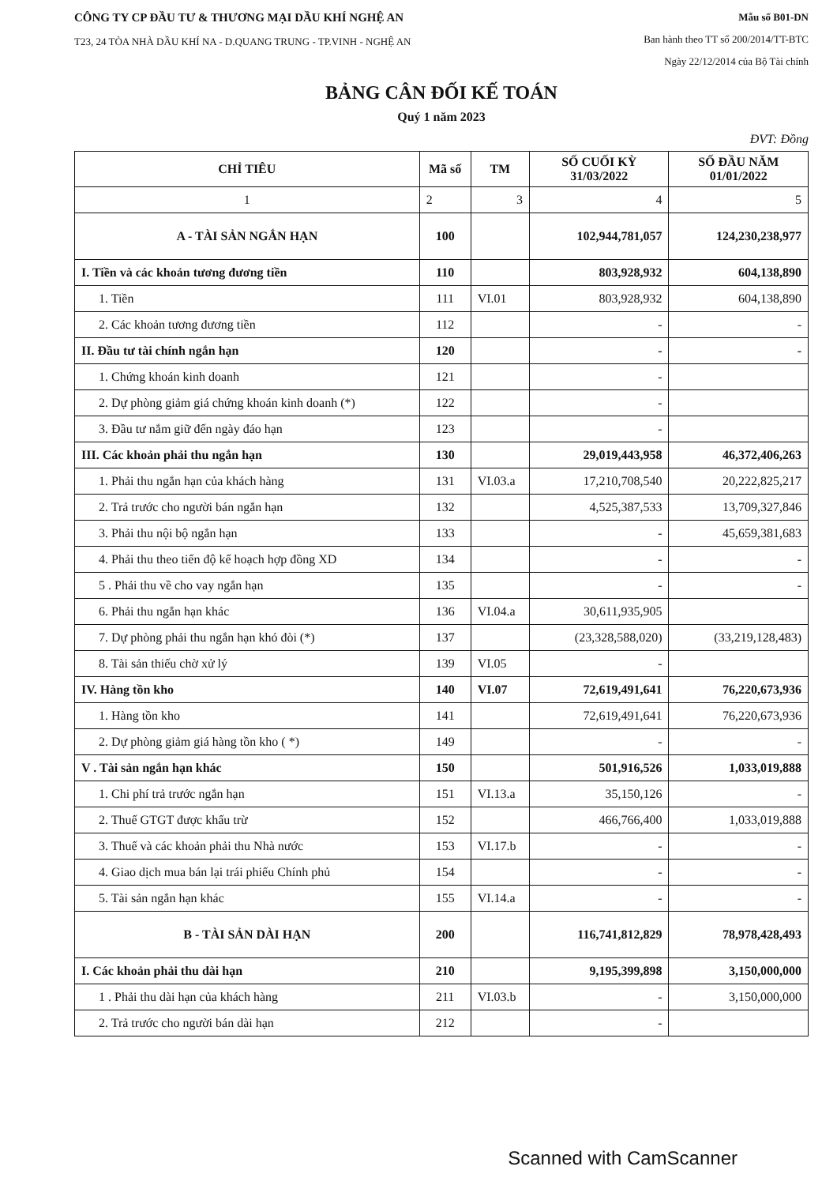CÔNG TY CP ĐẦU TƯ & THƯƠNG MẠI DẦU KHÍ NGHỆ AN
T23, 24 TÒA NHÀ DẦU KHÍ NA - D.QUANG TRUNG - TP.VINH - NGHỆ AN
Mẫu số B01-DN
Ban hành theo TT số 200/2014/TT-BTC
Ngày 22/12/2014 của Bộ Tài chính
BẢNG CÂN ĐỐI KẾ TOÁN
Quý 1 năm 2023
ĐVT: Đồng
| CHỈ TIÊU | Mã số | TM | SỐ CUỐI KỲ 31/03/2022 | SỐ ĐẦU NĂM 01/01/2022 |
| --- | --- | --- | --- | --- |
| 1 | 2 | 3 | 4 | 5 |
| A - TÀI SẢN NGẮN HẠN | 100 | | 102,944,781,057 | 124,230,238,977 |
| I. Tiền và các khoản tương đương tiền | 110 | | 803,928,932 | 604,138,890 |
| 1. Tiền | 111 | VI.01 | 803,928,932 | 604,138,890 |
| 2. Các khoản tương đương tiền | 112 | | - | - |
| II. Đầu tư tài chính ngắn hạn | 120 | | - | - |
| 1. Chứng khoán kinh doanh | 121 | | - | |
| 2. Dự phòng giảm giá chứng khoán kinh doanh (*) | 122 | | - | |
| 3. Đầu tư nắm giữ đến ngày đáo hạn | 123 | | - | |
| III. Các khoản phải thu ngắn hạn | 130 | | 29,019,443,958 | 46,372,406,263 |
| 1. Phải thu ngắn hạn của khách hàng | 131 | VI.03.a | 17,210,708,540 | 20,222,825,217 |
| 2. Trả trước cho người bán ngắn hạn | 132 | | 4,525,387,533 | 13,709,327,846 |
| 3. Phải thu nội bộ ngắn hạn | 133 | | - | 45,659,381,683 |
| 4. Phải thu theo tiến độ kế hoạch hợp đồng XD | 134 | | - | - |
| 5 . Phải thu về cho vay ngắn hạn | 135 | | - | - |
| 6. Phải thu ngắn hạn khác | 136 | VI.04.a | 30,611,935,905 | |
| 7. Dự phòng phải thu ngắn hạn khó đòi (*) | 137 | | (23,328,588,020) | (33,219,128,483) |
| 8. Tài sản thiếu chờ xử lý | 139 | VI.05 | - | |
| IV. Hàng tồn kho | 140 | VI.07 | 72,619,491,641 | 76,220,673,936 |
| 1. Hàng tồn kho | 141 | | 72,619,491,641 | 76,220,673,936 |
| 2. Dự phòng giảm giá hàng tồn kho ( *) | 149 | | - | - |
| V . Tài sản ngắn hạn khác | 150 | | 501,916,526 | 1,033,019,888 |
| 1. Chi phí trả trước ngắn hạn | 151 | VI.13.a | 35,150,126 | - |
| 2. Thuế GTGT được khấu trừ | 152 | | 466,766,400 | 1,033,019,888 |
| 3. Thuế và các khoản phải thu Nhà nước | 153 | VI.17.b | - | - |
| 4. Giao dịch mua bán lại trái phiếu Chính phủ | 154 | | - | - |
| 5. Tài sản ngắn hạn khác | 155 | VI.14.a | - | - |
| B - TÀI SẢN DÀI HẠN | 200 | | 116,741,812,829 | 78,978,428,493 |
| I. Các khoản phải thu dài hạn | 210 | | 9,195,399,898 | 3,150,000,000 |
| 1 . Phải thu dài hạn của khách hàng | 211 | VI.03.b | - | 3,150,000,000 |
| 2. Trả trước cho người bán dài hạn | 212 | | - | |
Scanned with CamScanner